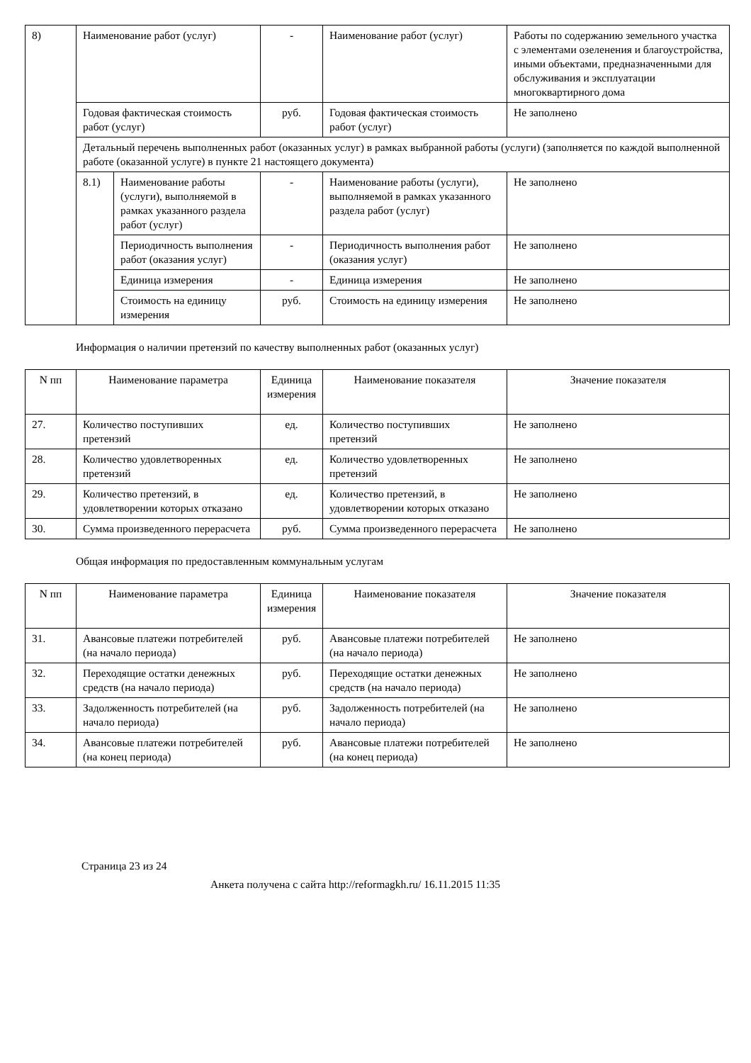| 8) | Наименование работ (услуг) | | - | Наименование работ (услуг) | Работы по содержанию земельного участка с элементами озеленения и благоустройства, иными объектами, предназначенными для обслуживания и эксплуатации многоквартирного дома |
| | Годовая фактическая стоимость работ (услуг) | | руб. | Годовая фактическая стоимость работ (услуг) | Не заполнено |
| | Детальный перечень выполненных работ (оказанных услуг) в рамках выбранной работы (услуги) (заполняется по каждой выполненной работе (оказанной услуге) в пункте 21 настоящего документа) | | | | |
| | 8.1) | Наименование работы (услуги), выполняемой в рамках указанного раздела работ (услуг) | - | Наименование работы (услуги), выполняемой в рамках указанного раздела работ (услуг) | Не заполнено |
| | | Периодичность выполнения работ (оказания услуг) | - | Периодичность выполнения работ (оказания услуг) | Не заполнено |
| | | Единица измерения | - | Единица измерения | Не заполнено |
| | | Стоимость на единицу измерения | руб. | Стоимость на единицу измерения | Не заполнено |
Информация о наличии претензий по качеству выполненных работ (оказанных услуг)
| N пп | Наименование параметра | Единица измерения | Наименование показателя | Значение показателя |
| --- | --- | --- | --- | --- |
| 27. | Количество поступивших претензий | ед. | Количество поступивших претензий | Не заполнено |
| 28. | Количество удовлетворенных претензий | ед. | Количество удовлетворенных претензий | Не заполнено |
| 29. | Количество претензий, в удовлетворении которых отказано | ед. | Количество претензий, в удовлетворении которых отказано | Не заполнено |
| 30. | Сумма произведенного перерасчета | руб. | Сумма произведенного перерасчета | Не заполнено |
Общая информация по предоставленным коммунальным услугам
| N пп | Наименование параметра | Единица измерения | Наименование показателя | Значение показателя |
| --- | --- | --- | --- | --- |
| 31. | Авансовые платежи потребителей (на начало периода) | руб. | Авансовые платежи потребителей (на начало периода) | Не заполнено |
| 32. | Переходящие остатки денежных средств (на начало периода) | руб. | Переходящие остатки денежных средств (на начало периода) | Не заполнено |
| 33. | Задолженность потребителей (на начало периода) | руб. | Задолженность потребителей (на начало периода) | Не заполнено |
| 34. | Авансовые платежи потребителей (на конец периода) | руб. | Авансовые платежи потребителей (на конец периода) | Не заполнено |
Страница 23 из 24
Анкета получена с сайта http://reformagkh.ru/ 16.11.2015 11:35